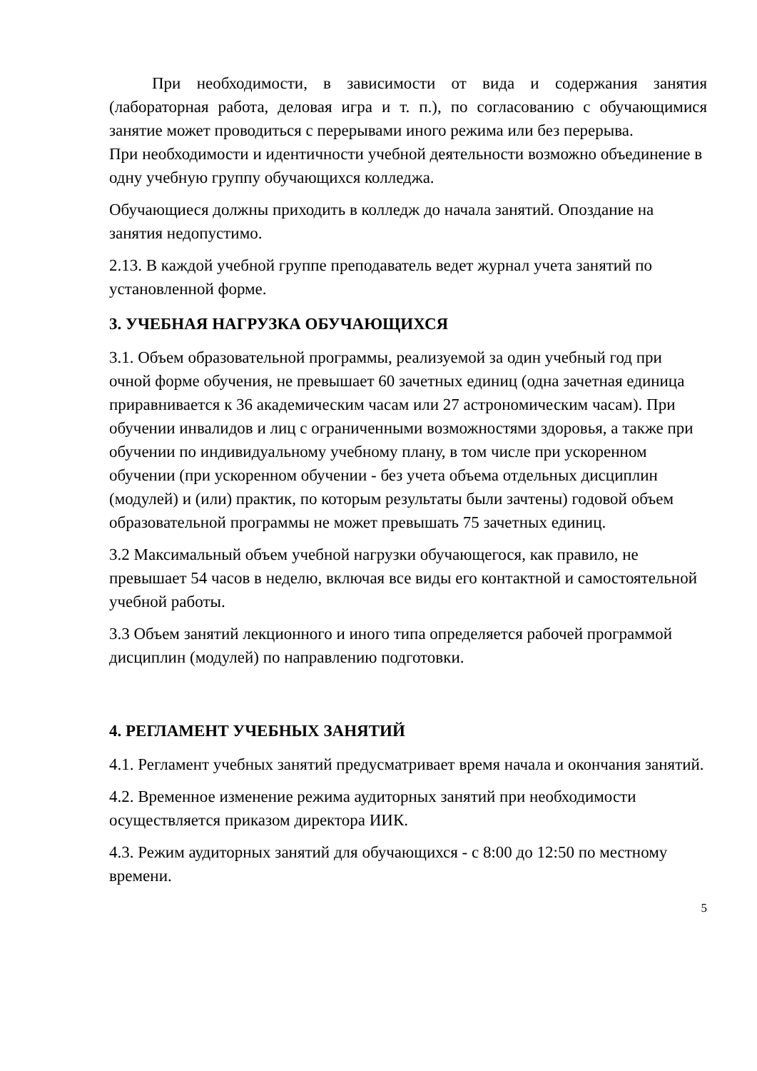При необходимости, в зависимости от вида и содержания занятия (лабораторная работа, деловая игра и т. п.), по согласованию с обучающимися занятие может проводиться с перерывами иного режима или без перерыва.
При необходимости и идентичности учебной деятельности возможно объединение в одну учебную группу обучающихся колледжа.
Обучающиеся должны приходить в колледж до начала занятий. Опоздание на занятия недопустимо.
2.13. В каждой учебной группе преподаватель ведет журнал учета занятий по установленной форме.
3. УЧЕБНАЯ НАГРУЗКА ОБУЧАЮЩИХСЯ
3.1. Объем образовательной программы, реализуемой за один учебный год при очной форме обучения, не превышает 60 зачетных единиц (одна зачетная единица приравнивается к 36 академическим часам или 27 астрономическим часам). При обучении инвалидов и лиц с ограниченными возможностями здоровья, а также при обучении по индивидуальному учебному плану, в том числе при ускоренном обучении (при ускоренном обучении - без учета объема отдельных дисциплин (модулей) и (или) практик, по которым результаты были зачтены) годовой объем образовательной программы не может превышать 75 зачетных единиц.
3.2 Максимальный объем учебной нагрузки обучающегося, как правило, не превышает 54 часов в неделю, включая все виды его контактной и самостоятельной учебной работы.
3.3 Объем занятий лекционного и иного типа определяется рабочей программой дисциплин (модулей) по направлению подготовки.
4. РЕГЛАМЕНТ УЧЕБНЫХ ЗАНЯТИЙ
4.1. Регламент учебных занятий предусматривает время начала и окончания занятий.
4.2. Временное изменение режима аудиторных занятий при необходимости осуществляется приказом директора ИИК.
4.3. Режим аудиторных занятий для обучающихся - с 8:00 до 12:50 по местному времени.
5